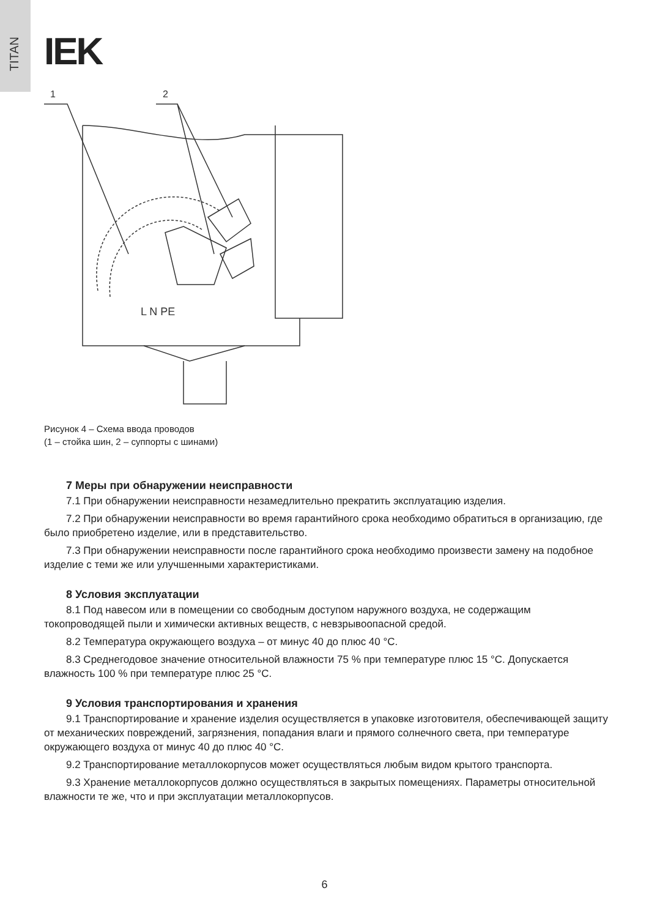TITAN
IEK
1
2
L N PE
Рисунок 4 – Схема ввода проводов
(1 – стойка шин, 2 – суппорты с шинами)
7 Меры при обнаружении неисправности
7.1 При обнаружении неисправности незамедлительно прекратить эксплуатацию изделия.
7.2 При обнаружении неисправности во время гарантийного срока необходимо обратиться в организацию, где было приобретено изделие, или в представительство.
7.3 При обнаружении неисправности после гарантийного срока необходимо произвести замену на подобное изделие с теми же или улучшенными характеристиками.
8 Условия эксплуатации
8.1 Под навесом или в помещении со свободным доступом наружного воздуха, не содержащим токопроводящей пыли и химически активных веществ, с невзрывоопасной средой.
8.2 Температура окружающего воздуха – от минус 40 до плюс 40 °С.
8.3 Среднегодовое значение относительной влажности 75 % при температуре плюс 15 °С. Допускается влажность 100 % при температуре плюс 25 °С.
9 Условия транспортирования и хранения
9.1 Транспортирование и хранение изделия осуществляется в упаковке изготовителя, обеспечивающей защиту от механических повреждений, загрязнения, попадания влаги и прямого солнечного света, при температуре окружающего воздуха от минус 40 до плюс 40 °С.
9.2 Транспортирование металлокорпусов может осуществляться любым видом крытого транспорта.
9.3 Хранение металлокорпусов должно осуществляться в закрытых помещениях. Параметры относительной влажности те же, что и при эксплуатации металлокорпусов.
6